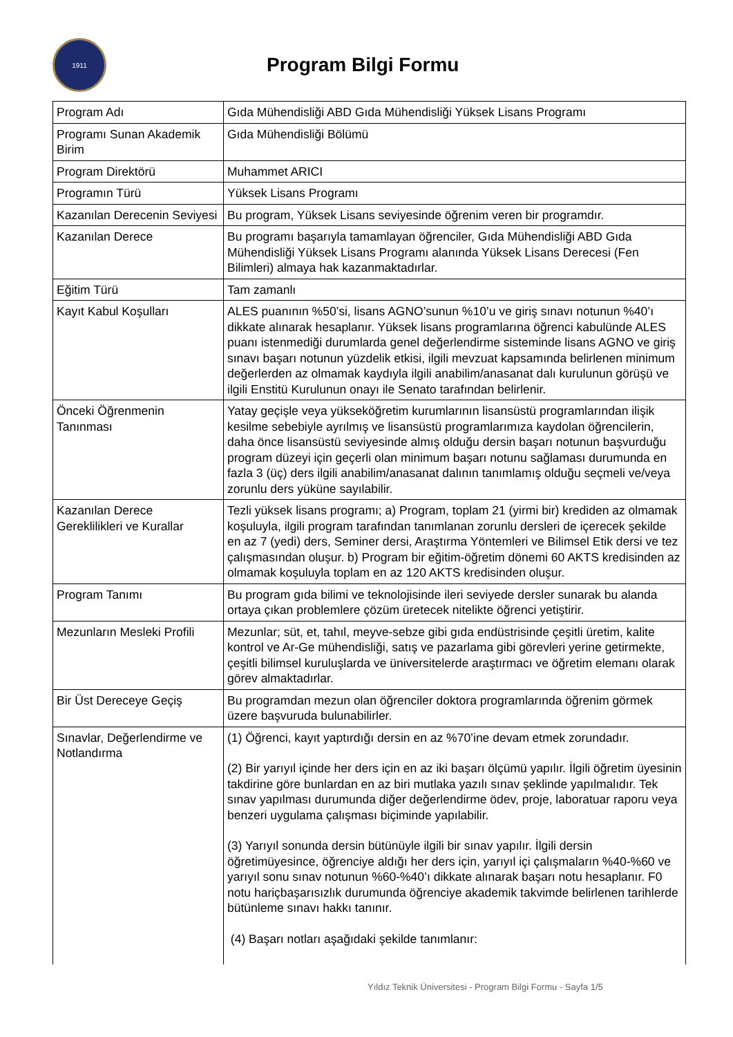1911
Program Bilgi Formu
| Program Adı | Gıda Mühendisliği ABD Gıda Mühendisliği Yüksek Lisans Programı |
| Programı Sunan Akademik Birim | Gıda Mühendisliği Bölümü |
| Program Direktörü | Muhammet ARICI |
| Programın Türü | Yüksek Lisans Programı |
| Kazanılan Derecenin Seviyesi | Bu program, Yüksek Lisans seviyesinde öğrenim veren bir programdır. |
| Kazanılan Derece | Bu programı başarıyla tamamlayan öğrenciler, Gıda Mühendisliği ABD Gıda Mühendisliği Yüksek Lisans Programı alanında Yüksek Lisans Derecesi (Fen Bilimleri) almaya hak kazanmaktadırlar. |
| Eğitim Türü | Tam zamanlı |
| Kayıt Kabul Koşulları | ALES puanının %50’si, lisans AGNO’sunun %10’u ve giriş sınavı notunun %40’ı dikkate alınarak hesaplanır. Yüksek lisans programlarına öğrenci kabulünde ALES puanı istenmediği durumlarda genel değerlendirme sisteminde lisans AGNO ve giriş sınavı başarı notunun yüzdelik etkisi, ilgili mevzuat kapsamında belirlenen minimum değerlerden az olmamak kaydıyla ilgili anabilim/anasanat dalı kurulunun görüşü ve ilgili Enstitü Kurulunun onayı ile Senato tarafından belirlenir. |
| Önceki Öğrenmenin Tanınması | Yatay geçişle veya yükseköğretim kurumlarının lisansüstü programlarından ilişik kesilme sebebiyle ayrılmış ve lisansüstü programlarımıza kaydolan öğrencilerin, daha önce lisansüstü seviyesinde almış olduğu dersin başarı notunun başvurduğu program düzeyi için geçerli olan minimum başarı notunu sağlaması durumunda en fazla 3 (üç) ders ilgili anabilim/anasanat dalının tanımlamış olduğu seçmeli ve/veya zorunlu ders yüküne sayılabilir. |
| Kazanılan Derece Gereklilikleri ve Kurallar | Tezli yüksek lisans programı; a) Program, toplam 21 (yirmi bir) krediden az olmamak koşuluyla, ilgili program tarafından tanımlanan zorunlu dersleri de içerecek şekilde en az 7 (yedi) ders, Seminer dersi, Araştırma Yöntemleri ve Bilimsel Etik dersi ve tez çalışmasından oluşur. b) Program bir eğitim-öğretim dönemi 60 AKTS kredisinden az olmamak koşuluyla toplam en az 120 AKTS kredisinden oluşur. |
| Program Tanımı | Bu program gıda bilimi ve teknolojisinde ileri seviyede dersler sunarak bu alanda ortaya çıkan problemlere çözüm üretecek nitelikte öğrenci yetiştirir. |
| Mezunların Mesleki Profili | Mezunlar; süt, et, tahıl, meyve-sebze gibi gıda endüstrisinde çeşitli üretim, kalite kontrol ve Ar-Ge mühendisliği, satış ve pazarlama gibi görevleri yerine getirmekte, çeşitli bilimsel kuruluşlarda ve üniversitelerde araştırmacı ve öğretim elemanı olarak görev almaktadırlar. |
| Bir Üst Dereceye Geçiş | Bu programdan mezun olan öğrenciler doktora programlarında öğrenim görmek üzere başvuruda bulunabilirler. |
| Sınavlar, Değerlendirme ve Notlandırma | (1) Öğrenci, kayıt yaptırdığı dersin en az %70’ine devam etmek zorundadır. (2) Bir yarıyıl içinde her ders için en az iki başarı ölçümü yapılır. İlgili öğretim üyesinin takdirine göre bunlardan en az biri mutlaka yazılı sınav şeklinde yapılmalıdır. Tek sınav yapılması durumunda diğer değerlendirme ödev, proje, laboratuar raporu veya benzeri uygulama çalışması biçiminde yapılabilir. (3) Yarıyıl sonunda dersin bütünüyle ilgili bir sınav yapılır. İlgili dersin öğretimüyesince, öğrenciye aldığı her ders için, yarıyıl içi çalışmaların %40-%60 ve yarıyıl sonu sınav notunun %60-%40’ı dikkate alınarak başarı notu hesaplanır. F0 notu hariçbaşarısızlık durumunda öğrenciye akademik takvimde belirlenen tarihlerde bütünleme sınavı hakkı tanınır. (4) Başarı notları aşağıdaki şekilde tanımlanır: |
Yıldız Teknik Üniversitesi - Program Bilgi Formu - Sayfa 1/5